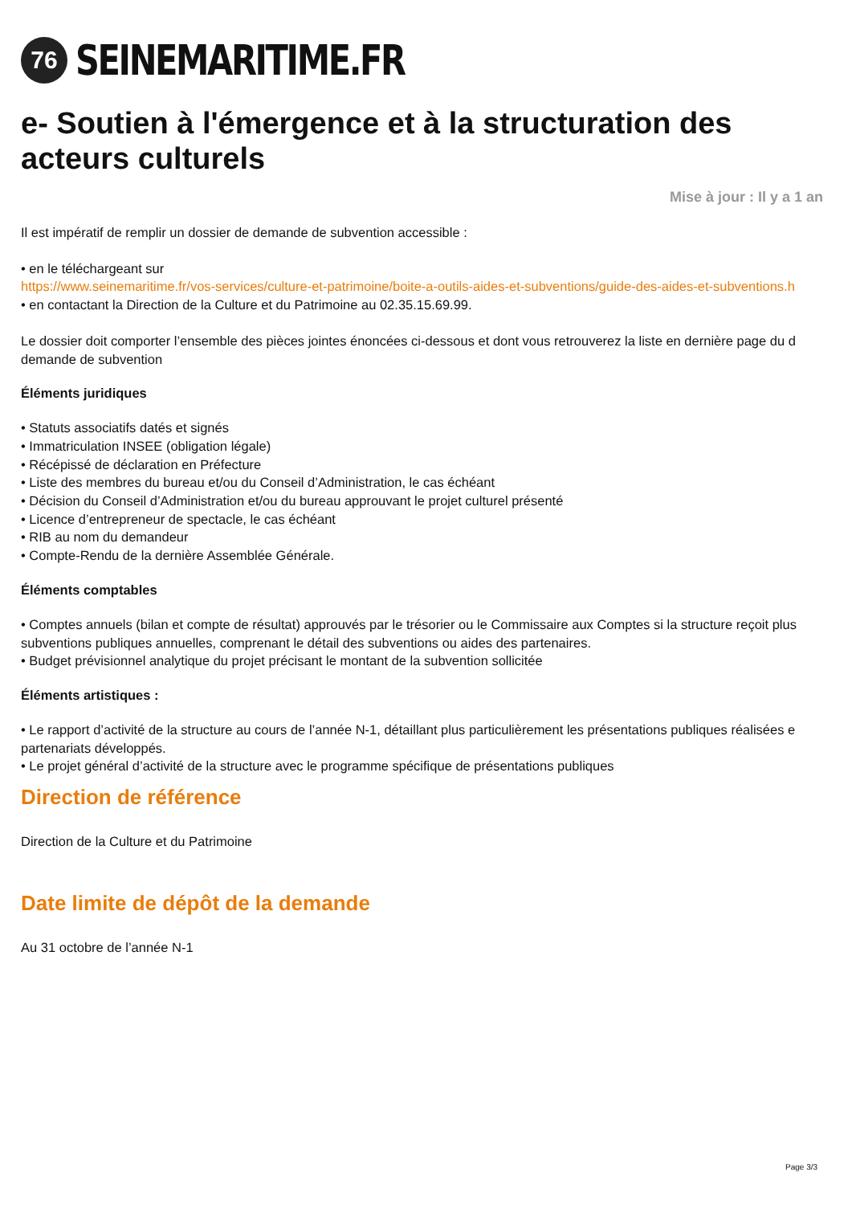76
SEINEMARITIME.FR
e- Soutien à l'émergence et à la structuration des acteurs culturels
Mise à jour : Il y a 1 an
Il est impératif de remplir un dossier de demande de subvention accessible :
• en le téléchargeant sur
https://www.seinemaritime.fr/vos-services/culture-et-patrimoine/boite-a-outils-aides-et-subventions/guide-des-aides-et-subventions.h
• en contactant la Direction de la Culture et du Patrimoine au 02.35.15.69.99.
Le dossier doit comporter l’ensemble des pièces jointes énoncées ci-dessous et dont vous retrouverez la liste en dernière page du d
demande de subvention
Éléments juridiques
• Statuts associatifs datés et signés
• Immatriculation INSEE (obligation légale)
• Récépissé de déclaration en Préfecture
• Liste des membres du bureau et/ou du Conseil d’Administration, le cas échéant
• Décision du Conseil d’Administration et/ou du bureau approuvant le projet culturel présenté
• Licence d’entrepreneur de spectacle, le cas échéant
• RIB au nom du demandeur
• Compte-Rendu de la dernière Assemblée Générale.
Éléments comptables
• Comptes annuels (bilan et compte de résultat) approuvés par le trésorier ou le Commissaire aux Comptes si la structure reçoit plus
subventions publiques annuelles, comprenant le détail des subventions ou aides des partenaires.
• Budget prévisionnel analytique du projet précisant le montant de la subvention sollicitée
Éléments artistiques :
• Le rapport d’activité de la structure au cours de l’année N-1, détaillant plus particulièrement les présentations publiques réalisées e
partenariats développés.
• Le projet général d’activité de la structure avec le programme spécifique de présentations publiques
Direction de référence
Direction de la Culture et du Patrimoine
Date limite de dépôt de la demande
Au 31 octobre de l’année N-1
Page 3/3